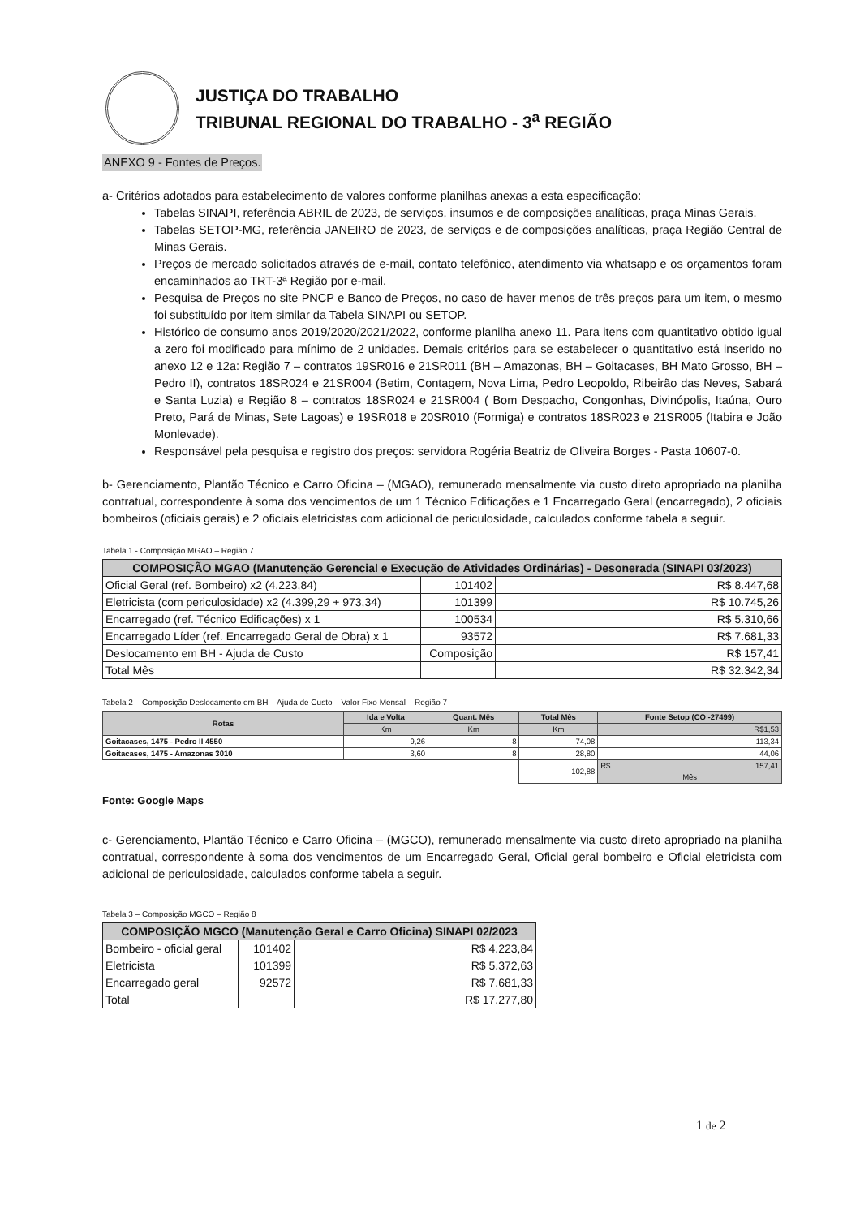JUSTIÇA DO TRABALHO
TRIBUNAL REGIONAL DO TRABALHO - 3<sup>a</sup> REGIÃO
ANEXO 9 - Fontes de Preços.
a- Critérios adotados para estabelecimento de valores conforme planilhas anexas a esta especificação:
Tabelas SINAPI, referência ABRIL de 2023, de serviços, insumos e de composições analíticas, praça Minas Gerais.
Tabelas SETOP-MG, referência JANEIRO de 2023, de serviços e de composições analíticas, praça Região Central de Minas Gerais.
Preços de mercado solicitados através de e-mail, contato telefônico, atendimento via whatsapp e os orçamentos foram encaminhados ao TRT-3ª Região por e-mail.
Pesquisa de Preços no site PNCP e Banco de Preços, no caso de haver menos de três preços para um item, o mesmo foi substituído por item similar da Tabela SINAPI ou SETOP.
Histórico de consumo anos 2019/2020/2021/2022, conforme planilha anexo 11. Para itens com quantitativo obtido igual a zero foi modificado para mínimo de 2 unidades. Demais critérios para se estabelecer o quantitativo está inserido no anexo 12 e 12a: Região 7 – contratos 19SR016 e 21SR011 (BH – Amazonas, BH – Goitacases, BH Mato Grosso, BH – Pedro II), contratos 18SR024 e 21SR004 (Betim, Contagem, Nova Lima, Pedro Leopoldo, Ribeirão das Neves, Sabará e Santa Luzia) e Região 8 – contratos 18SR024 e 21SR004 ( Bom Despacho, Congonhas, Divinópolis, Itaúna, Ouro Preto, Pará de Minas, Sete Lagoas) e 19SR018 e 20SR010 (Formiga) e contratos 18SR023 e 21SR005 (Itabira e João Monlevade).
Responsável pela pesquisa e registro dos preços: servidora Rogéria Beatriz de Oliveira Borges - Pasta 10607-0.
b- Gerenciamento, Plantão Técnico e Carro Oficina – (MGAO), remunerado mensalmente via custo direto apropriado na planilha contratual, correspondente à soma dos vencimentos de um 1 Técnico Edificações e 1 Encarregado Geral (encarregado), 2 oficiais bombeiros (oficiais gerais) e 2 oficiais eletricistas com adicional de periculosidade, calculados conforme tabela a seguir.
Tabela 1 - Composição MGAO – Região 7
| COMPOSIÇÃO MGAO (Manutenção Gerencial e Execução de Atividades Ordinárias) - Desonerada (SINAPI 03/2023) | | |
| --- | --- | --- |
| Oficial Geral (ref. Bombeiro) x2 (4.223,84) | 101402 | R$ 8.447,68 |
| Eletricista (com periculosidade) x2 (4.399,29 + 973,34) | 101399 | R$ 10.745,26 |
| Encarregado (ref. Técnico Edificações) x 1 | 100534 | R$ 5.310,66 |
| Encarregado Líder (ref. Encarregado Geral de Obra) x 1 | 93572 | R$ 7.681,33 |
| Deslocamento em BH - Ajuda de Custo | Composição | R$ 157,41 |
| Total Mês | | R$ 32.342,34 |
Tabela 2 – Composição Deslocamento em BH – Ajuda de Custo – Valor Fixo Mensal – Região 7
| Rotas | Ida e Volta | Quant. Mês | Total Mês | Fonte Setop (CO -27499) |
| --- | --- | --- | --- | --- |
| | Km | Km | Km | R$1,53 |
| Goitacases, 1475 - Pedro II 4550 | 9,26 | 8 | 74,08 | 113,34 |
| Goitacases, 1475 - Amazonas 3010 | 3,60 | 8 | 28,80 | 44,06 |
| | | | 102,88 | R$ 157,41 Mês |
Fonte: Google Maps
c- Gerenciamento, Plantão Técnico e Carro Oficina – (MGCO), remunerado mensalmente via custo direto apropriado na planilha contratual, correspondente à soma dos vencimentos de um Encarregado Geral, Oficial geral bombeiro e Oficial eletricista com adicional de periculosidade, calculados conforme tabela a seguir.
Tabela 3 – Composição MGCO – Região 8
| COMPOSIÇÃO MGCO (Manutenção Geral e Carro Oficina) SINAPI 02/2023 | | |
| --- | --- | --- |
| Bombeiro - oficial geral | 101402 | R$ 4.223,84 |
| Eletricista | 101399 | R$ 5.372,63 |
| Encarregado geral | 92572 | R$ 7.681,33 |
| Total | | R$ 17.277,80 |
1 de 2